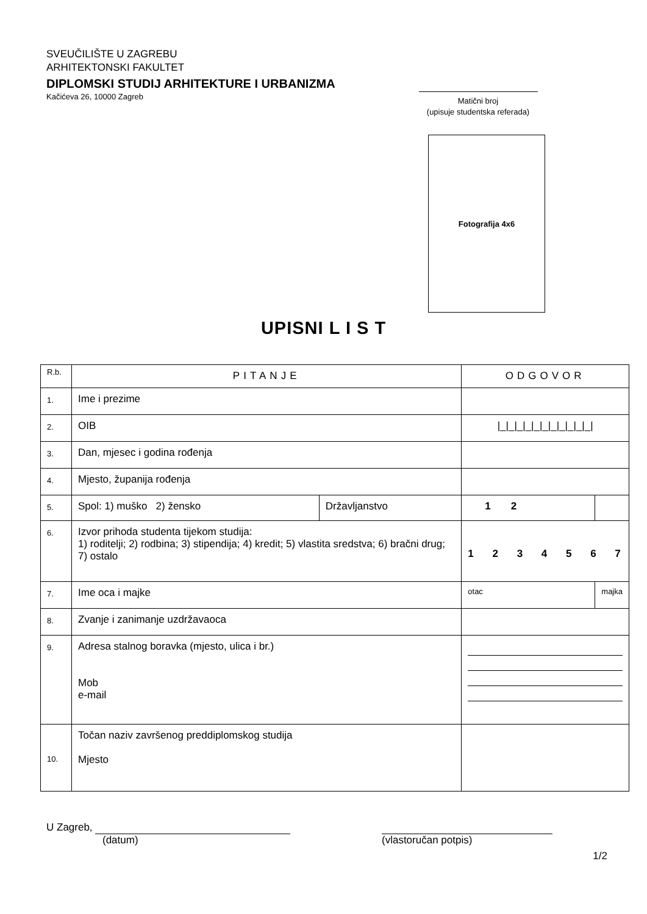SVEUČILIŠTE U ZAGREBU
ARHITEKTONSKI FAKULTET
DIPLOMSKI STUDIJ ARHITEKTURE I URBANIZMA
Kačićeva 26, 10000 Zagreb
Matični broj
(upisuje studentska referada)
Fotografija 4x6
UPISNI L I S T
| R.b. | PITANJE | | ODGOVOR | |
| 1. | Ime i prezime | | | |
| 2. | OIB | | /_/_/_/_/_/_/_/_/_/_/_/ | |
| 3. | Dan, mjesec i godina rođenja | | | |
| 4. | Mjesto, županija rođenja | | | |
| 5. | Spol: 1) muško 2) žensko | Državljanstvo | 1 2 | |
| 6. | Izvor prihoda studenta tijekom studija: 1) roditelji; 2) rodbina; 3) stipendija; 4) kredit; 5) vlastita sredstva; 6) bračni drug; 7) ostalo | | 1 2 3 4 5 6 7 | |
| 7. | Ime oca i majke | | otac | majka |
| 8. | Zvanje i zanimanje uzdržavaoca | | | |
| 9. | Adresa stalnog boravka (mjesto, ulica i br.) Mob e-mail | | | |
| 10. | Točan naziv završenog preddiplomskog studija Mjesto | | | |
U Zagreb,
(datum)
(vlastoručan potpis)
1/2